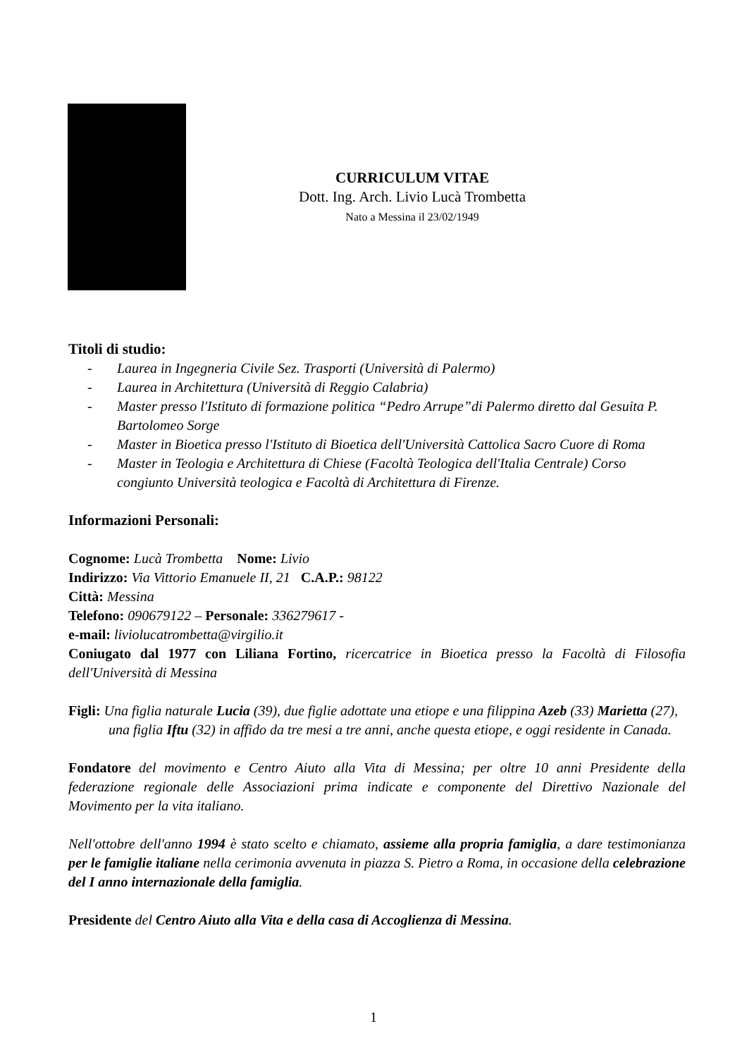CURRICULUM VITAE
Dott. Ing. Arch. Livio Lucà Trombetta
Nato a Messina il 23/02/1949
Titoli di studio:
- Laurea in Ingegneria Civile Sez. Trasporti (Università di Palermo)
- Laurea in Architettura (Università di Reggio Calabria)
- Master presso l'Istituto di formazione politica “Pedro Arrupe”di Palermo diretto dal Gesuita P. Bartolomeo Sorge
- Master in Bioetica presso l'Istituto di Bioetica dell'Università Cattolica Sacro Cuore di Roma
- Master in Teologia e Architettura di Chiese (Facoltà Teologica dell'Italia Centrale) Corso congiunto Università teologica e Facoltà di Architettura di Firenze.
Informazioni Personali:
Cognome: Lucà Trombetta Nome: Livio
Indirizzo: Via Vittorio Emanuele II, 21 C.A.P.: 98122
Città: Messina
Telefono: 090679122 – Personale: 336279617 -
e-mail: liviolucatrombetta@virgilio.it
Coniugato dal 1977 con Liliana Fortino, ricercatrice in Bioetica presso la Facoltà di Filosofia dell'Università di Messina
Figli: Una figlia naturale Lucia (39), due figlie adottate una etiope e una filippina Azeb (33) Marietta (27), una figlia Iftu (32) in affido da tre mesi a tre anni, anche questa etiope, e oggi residente in Canada.
Fondatore del movimento e Centro Aiuto alla Vita di Messina; per oltre 10 anni Presidente della federazione regionale delle Associazioni prima indicate e componente del Direttivo Nazionale del Movimento per la vita italiano.
Nell'ottobre dell'anno 1994 è stato scelto e chiamato, assieme alla propria famiglia, a dare testimonianza per le famiglie italiane nella cerimonia avvenuta in piazza S. Pietro a Roma, in occasione della celebrazione del I anno internazionale della famiglia.
Presidente del Centro Aiuto alla Vita e della casa di Accoglienza di Messina.
1